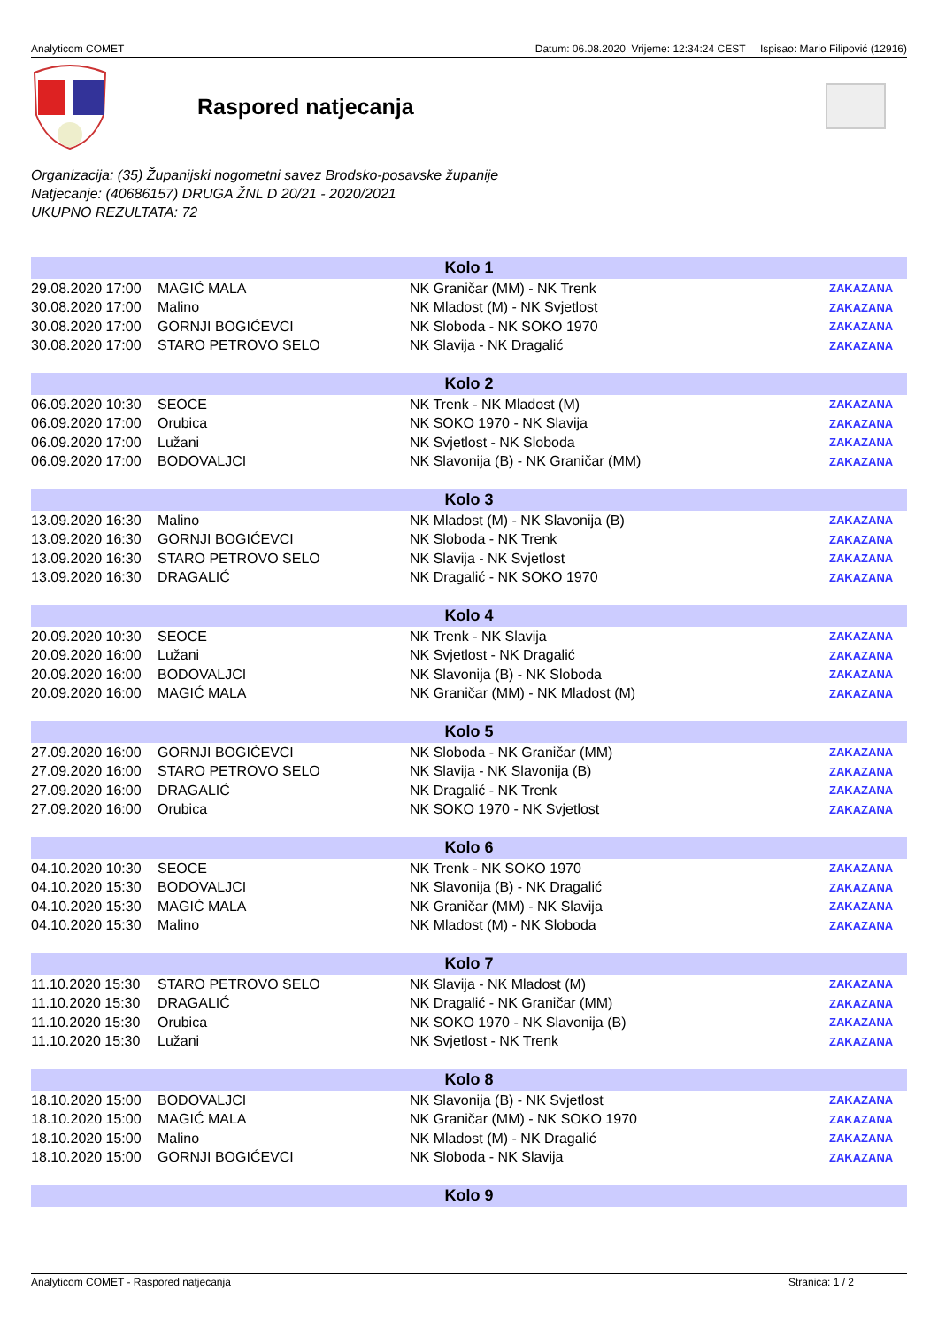Analyticom COMET Datum: 06.08.2020 Vrijeme: 12:34:24 CEST Ispisao: Mario Filipović (12916)
Raspored natjecanja
Organizacija: (35) Županijski nogometni savez Brodsko-posavske županije
Natjecanje: (40686157) DRUGA ŽNL D 20/21 - 2020/2021
UKUPNO REZULTATA: 72
| Kolo 1 | | | |
| --- | --- | --- | --- |
| 29.08.2020 17:00 | MAGIĆ MALA | NK Graničar (MM) - NK Trenk | ZAKAZANA |
| 30.08.2020 17:00 | Malino | NK Mladost (M) - NK Svjetlost | ZAKAZANA |
| 30.08.2020 17:00 | GORNJI BOGIĆEVCI | NK Sloboda - NK SOKO 1970 | ZAKAZANA |
| 30.08.2020 17:00 | STARO PETROVO SELO | NK Slavija - NK Dragalić | ZAKAZANA |
| Kolo 2 | | | |
| 06.09.2020 10:30 | SEOCE | NK Trenk - NK Mladost (M) | ZAKAZANA |
| 06.09.2020 17:00 | Orubica | NK SOKO 1970 - NK Slavija | ZAKAZANA |
| 06.09.2020 17:00 | Lužani | NK Svjetlost - NK Sloboda | ZAKAZANA |
| 06.09.2020 17:00 | BODOVALJCI | NK Slavonija (B) - NK Graničar (MM) | ZAKAZANA |
| Kolo 3 | | | |
| 13.09.2020 16:30 | Malino | NK Mladost (M) - NK Slavonija (B) | ZAKAZANA |
| 13.09.2020 16:30 | GORNJI BOGIĆEVCI | NK Sloboda - NK Trenk | ZAKAZANA |
| 13.09.2020 16:30 | STARO PETROVO SELO | NK Slavija - NK Svjetlost | ZAKAZANA |
| 13.09.2020 16:30 | DRAGALIĆ | NK Dragalić - NK SOKO 1970 | ZAKAZANA |
| Kolo 4 | | | |
| 20.09.2020 10:30 | SEOCE | NK Trenk - NK Slavija | ZAKAZANA |
| 20.09.2020 16:00 | Lužani | NK Svjetlost - NK Dragalić | ZAKAZANA |
| 20.09.2020 16:00 | BODOVALJCI | NK Slavonija (B) - NK Sloboda | ZAKAZANA |
| 20.09.2020 16:00 | MAGIĆ MALA | NK Graničar (MM) - NK Mladost (M) | ZAKAZANA |
| Kolo 5 | | | |
| 27.09.2020 16:00 | GORNJI BOGIĆEVCI | NK Sloboda - NK Graničar (MM) | ZAKAZANA |
| 27.09.2020 16:00 | STARO PETROVO SELO | NK Slavija - NK Slavonija (B) | ZAKAZANA |
| 27.09.2020 16:00 | DRAGALIĆ | NK Dragalić - NK Trenk | ZAKAZANA |
| 27.09.2020 16:00 | Orubica | NK SOKO 1970 - NK Svjetlost | ZAKAZANA |
| Kolo 6 | | | |
| 04.10.2020 10:30 | SEOCE | NK Trenk - NK SOKO 1970 | ZAKAZANA |
| 04.10.2020 15:30 | BODOVALJCI | NK Slavonija (B) - NK Dragalić | ZAKAZANA |
| 04.10.2020 15:30 | MAGIĆ MALA | NK Graničar (MM) - NK Slavija | ZAKAZANA |
| 04.10.2020 15:30 | Malino | NK Mladost (M) - NK Sloboda | ZAKAZANA |
| Kolo 7 | | | |
| 11.10.2020 15:30 | STARO PETROVO SELO | NK Slavija - NK Mladost (M) | ZAKAZANA |
| 11.10.2020 15:30 | DRAGALIĆ | NK Dragalić - NK Graničar (MM) | ZAKAZANA |
| 11.10.2020 15:30 | Orubica | NK SOKO 1970 - NK Slavonija (B) | ZAKAZANA |
| 11.10.2020 15:30 | Lužani | NK Svjetlost - NK Trenk | ZAKAZANA |
| Kolo 8 | | | |
| 18.10.2020 15:00 | BODOVALJCI | NK Slavonija (B) - NK Svjetlost | ZAKAZANA |
| 18.10.2020 15:00 | MAGIĆ MALA | NK Graničar (MM) - NK SOKO 1970 | ZAKAZANA |
| 18.10.2020 15:00 | Malino | NK Mladost (M) - NK Dragalić | ZAKAZANA |
| 18.10.2020 15:00 | GORNJI BOGIĆEVCI | NK Sloboda - NK Slavija | ZAKAZANA |
| Kolo 9 | | | |
Analyticom COMET - Raspored natjecanja Stranica: 1 / 2